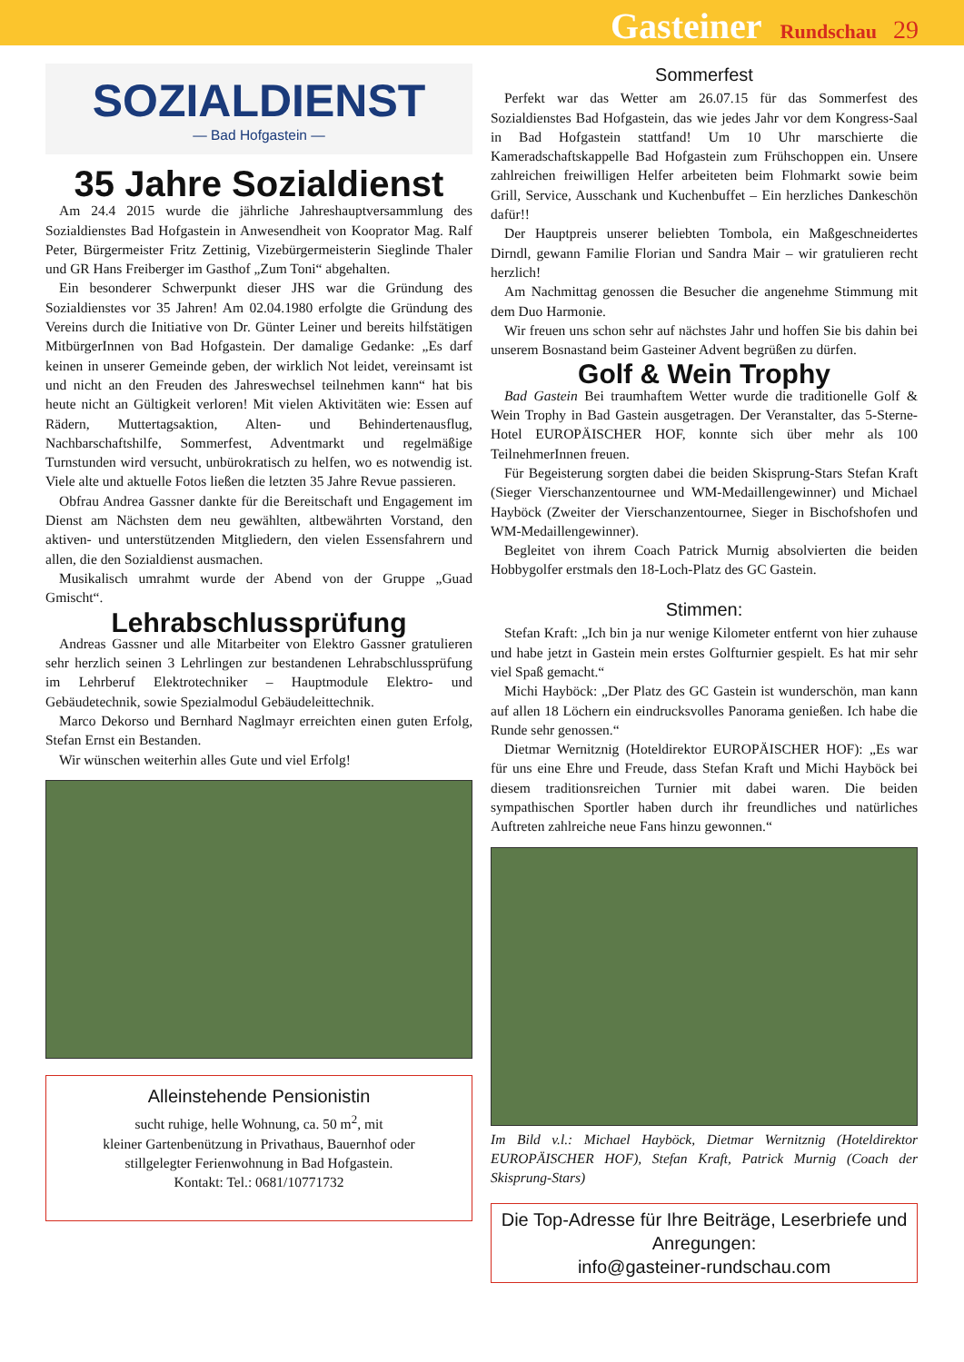Gasteiner Rundschau 29
SOZIALDIENST
— Bad Hofgastein —
35 Jahre Sozialdienst
Am 24.4 2015 wurde die jährliche Jahreshauptversammlung des Sozialdienstes Bad Hofgastein in Anwesendheit von Kooprator Mag. Ralf Peter, Bürgermeister Fritz Zettinig, Vizebürgermeisterin Sieglinde Thaler und GR Hans Freiberger im Gasthof „Zum Toni“ abgehalten.
Ein besonderer Schwerpunkt dieser JHS war die Gründung des Sozialdienstes vor 35 Jahren! Am 02.04.1980 erfolgte die Gründung des Vereins durch die Initiative von Dr. Günter Leiner und bereits hilfstätigen MitbürgerInnen von Bad Hofgastein. Der damalige Gedanke: „Es darf keinen in unserer Gemeinde geben, der wirklich Not leidet, vereinsamt ist und nicht an den Freuden des Jahreswechsel teilnehmen kann“ hat bis heute nicht an Gültigkeit verloren! Mit vielen Aktivitäten wie: Essen auf Rädern, Muttertagsaktion, Alten- und Behindertenausflug, Nachbarschaftshilfe, Sommerfest, Adventmarkt und regelmäßige Turnstunden wird versucht, unbürokratisch zu helfen, wo es notwendig ist. Viele alte und aktuelle Fotos ließen die letzten 35 Jahre Revue passieren.
Obfrau Andrea Gassner dankte für die Bereitschaft und Engagement im Dienst am Nächsten dem neu gewählten, altbewährten Vorstand, den aktiven- und unterstützenden Mitgliedern, den vielen Essensfahrern und allen, die den Sozialdienst ausmachen.
Musikalisch umrahmt wurde der Abend von der Gruppe „Guad Gmischt“.
Lehrabschlussprüfung
Andreas Gassner und alle Mitarbeiter von Elektro Gassner gratulieren sehr herzlich seinen 3 Lehrlingen zur bestandenen Lehrabschlussprüfung im Lehrberuf Elektrotechniker – Hauptmodule Elektro- und Gebäudetechnik, sowie Spezialmodul Gebäudeleittechnik.
Marco Dekorso und Bernhard Naglmayr erreichten einen guten Erfolg, Stefan Ernst ein Bestanden.
Wir wünschen weiterhin alles Gute und viel Erfolg!
Alleinstehende Pensionistin
sucht ruhige, helle Wohnung, ca. 50 m<sup>2</sup>, mit
kleiner Gartenbenützung in Privathaus, Bauernhof oder
stillgelegter Ferienwohnung in Bad Hofgastein.
Kontakt: Tel.: 0681/10771732
Sommerfest
Perfekt war das Wetter am 26.07.15 für das Sommerfest des Sozialdienstes Bad Hofgastein, das wie jedes Jahr vor dem Kongress-Saal in Bad Hofgastein stattfand! Um 10 Uhr marschierte die Kameradschaftskappelle Bad Hofgastein zum Frühschoppen ein. Unsere zahlreichen freiwilligen Helfer arbeiteten beim Flohmarkt sowie beim Grill, Service, Ausschank und Kuchenbuffet – Ein herzliches Dankeschön dafür!!
Der Hauptpreis unserer beliebten Tombola, ein Maßgeschneidertes Dirndl, gewann Familie Florian und Sandra Mair – wir gratulieren recht herzlich!
Am Nachmittag genossen die Besucher die angenehme Stimmung mit dem Duo Harmonie.
Wir freuen uns schon sehr auf nächstes Jahr und hoffen Sie bis dahin bei unserem Bosnastand beim Gasteiner Advent begrüßen zu dürfen.
Golf & Wein Trophy
Bad Gastein Bei traumhaftem Wetter wurde die traditionelle Golf & Wein Trophy in Bad Gastein ausgetragen. Der Veranstalter, das 5-Sterne-Hotel EUROPÄISCHER HOF, konnte sich über mehr als 100 TeilnehmerInnen freuen.
Für Begeisterung sorgten dabei die beiden Skisprung-Stars Stefan Kraft (Sieger Vierschanzentournee und WM-Medaillengewinner) und Michael Hayböck (Zweiter der Vierschanzentournee, Sieger in Bischofshofen und WM-Medaillengewinner).
Begleitet von ihrem Coach Patrick Murnig absolvierten die beiden Hobbygolfer erstmals den 18-Loch-Platz des GC Gastein.
Stimmen:
Stefan Kraft: „Ich bin ja nur wenige Kilometer entfernt von hier zuhause und habe jetzt in Gastein mein erstes Golfturnier gespielt. Es hat mir sehr viel Spaß gemacht.“
Michi Hayböck: „Der Platz des GC Gastein ist wunderschön, man kann auf allen 18 Löchern ein eindrucksvolles Panorama genießen. Ich habe die Runde sehr genossen.“
Dietmar Wernitznig (Hoteldirektor EUROPÄISCHER HOF): „Es war für uns eine Ehre und Freude, dass Stefan Kraft und Michi Hayböck bei diesem traditionsreichen Turnier mit dabei waren. Die beiden sympathischen Sportler haben durch ihr freundliches und natürliches Auftreten zahlreiche neue Fans hinzu gewonnen.“
Im Bild v.l.: Michael Hayböck, Dietmar Wernitznig (Hoteldirektor EUROPÄISCHER HOF), Stefan Kraft, Patrick Murnig (Coach der Skisprung-Stars)
Die Top-Adresse für Ihre Beiträge, Leserbriefe und Anregungen:
info@gasteiner-rundschau.com